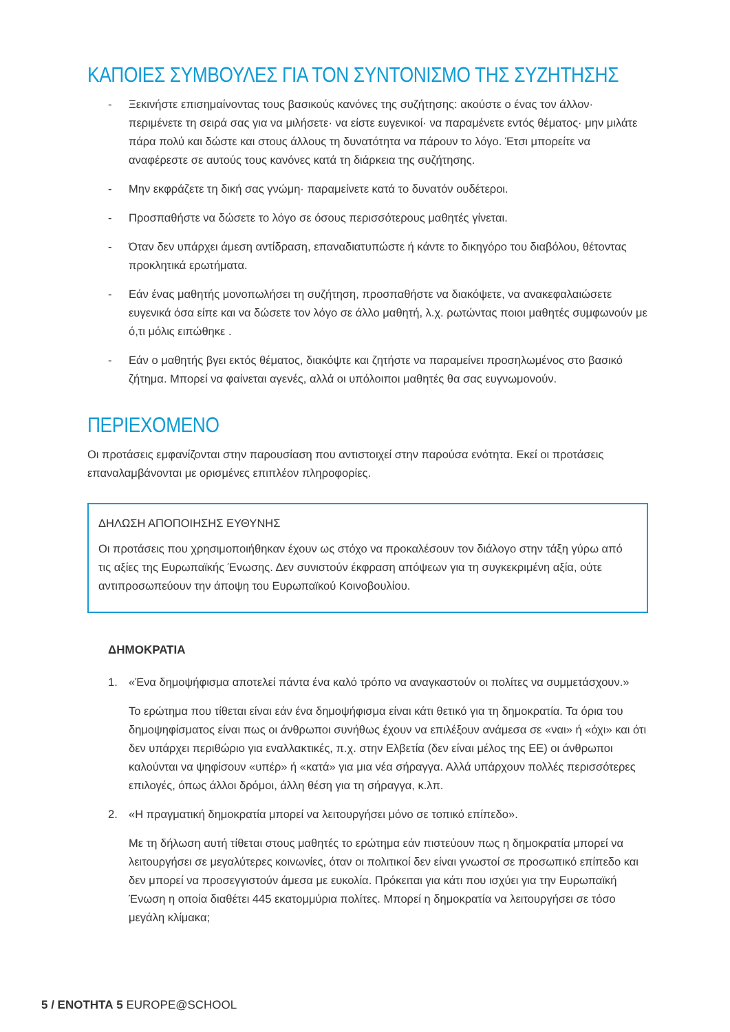ΚΑΠΟΙΕΣ ΣΥΜΒΟΥΛΕΣ ΓΙΑ ΤΟΝ ΣΥΝΤΟΝΙΣΜΟ ΤΗΣ ΣΥΖΗΤΗΣΗΣ
- Ξεκινήστε επισημαίνοντας τους βασικούς κανόνες της συζήτησης: ακούστε ο ένας τον άλλον· περιμένετε τη σειρά σας για να μιλήσετε· να είστε ευγενικοί· να παραμένετε εντός θέματος· μην μιλάτε πάρα πολύ και δώστε και στους άλλους τη δυνατότητα να πάρουν το λόγο. Έτσι μπορείτε να αναφέρεστε σε αυτούς τους κανόνες κατά τη διάρκεια της συζήτησης.
- Μην εκφράζετε τη δική σας γνώμη· παραμείνετε κατά το δυνατόν ουδέτεροι.
- Προσπαθήστε να δώσετε το λόγο σε όσους περισσότερους μαθητές γίνεται.
- Όταν δεν υπάρχει άμεση αντίδραση, επαναδιατυπώστε ή κάντε το δικηγόρο του διαβόλου, θέτοντας προκλητικά ερωτήματα.
- Εάν ένας μαθητής μονοπωλήσει τη συζήτηση, προσπαθήστε να διακόψετε, να ανακεφαλαιώσετε ευγενικά όσα είπε και να δώσετε τον λόγο σε άλλο μαθητή, λ.χ. ρωτώντας ποιοι μαθητές συμφωνούν με ό,τι μόλις ειπώθηκε .
- Εάν ο μαθητής βγει εκτός θέματος, διακόψτε και ζητήστε να παραμείνει προσηλωμένος στο βασικό ζήτημα. Μπορεί να φαίνεται αγενές, αλλά οι υπόλοιποι μαθητές θα σας ευγνωμονούν.
ΠΕΡΙΕΧΟΜΕΝΟ
Οι προτάσεις εμφανίζονται στην παρουσίαση που αντιστοιχεί στην παρούσα ενότητα. Εκεί οι προτάσεις επαναλαμβάνονται με ορισμένες επιπλέον πληροφορίες.
ΔΗΛΩΣΗ ΑΠΟΠΟΙΗΣΗΣ ΕΥΘΥΝΗΣ
Οι προτάσεις που χρησιμοποιήθηκαν έχουν ως στόχο να προκαλέσουν τον διάλογο στην τάξη γύρω από τις αξίες της Ευρωπαϊκής Ένωσης. Δεν συνιστούν έκφραση απόψεων για τη συγκεκριμένη αξία, ούτε αντιπροσωπεύουν την άποψη του Ευρωπαϊκού Κοινοβουλίου.
ΔΗΜΟΚΡΑΤΙΑ
1. «Ένα δημοψήφισμα αποτελεί πάντα ένα καλό τρόπο να αναγκαστούν οι πολίτες να συμμετάσχουν.»
Το ερώτημα που τίθεται είναι εάν ένα δημοψήφισμα είναι κάτι θετικό για τη δημοκρατία. Τα όρια του δημοψηφίσματος είναι πως οι άνθρωποι συνήθως έχουν να επιλέξουν ανάμεσα σε «ναι» ή «όχι» και ότι δεν υπάρχει περιθώριο για εναλλακτικές, π.χ. στην Ελβετία (δεν είναι μέλος της ΕΕ) οι άνθρωποι καλούνται να ψηφίσουν «υπέρ» ή «κατά» για μια νέα σήραγγα. Αλλά υπάρχουν πολλές περισσότερες επιλογές, όπως άλλοι δρόμοι, άλλη θέση για τη σήραγγα, κ.λπ.
2. «Η πραγματική δημοκρατία μπορεί να λειτουργήσει μόνο σε τοπικό επίπεδο».
Με τη δήλωση αυτή τίθεται στους μαθητές το ερώτημα εάν πιστεύουν πως η δημοκρατία μπορεί να λειτουργήσει σε μεγαλύτερες κοινωνίες, όταν οι πολιτικοί δεν είναι γνωστοί σε προσωπικό επίπεδο και δεν μπορεί να προσεγγιστούν άμεσα με ευκολία. Πρόκειται για κάτι που ισχύει για την Ευρωπαϊκή Ένωση η οποία διαθέτει 445 εκατομμύρια πολίτες. Μπορεί η δημοκρατία να λειτουργήσει σε τόσο μεγάλη κλίμακα;
5 / ΕΝΟΤΗΤΑ 5 EUROPE@SCHOOL